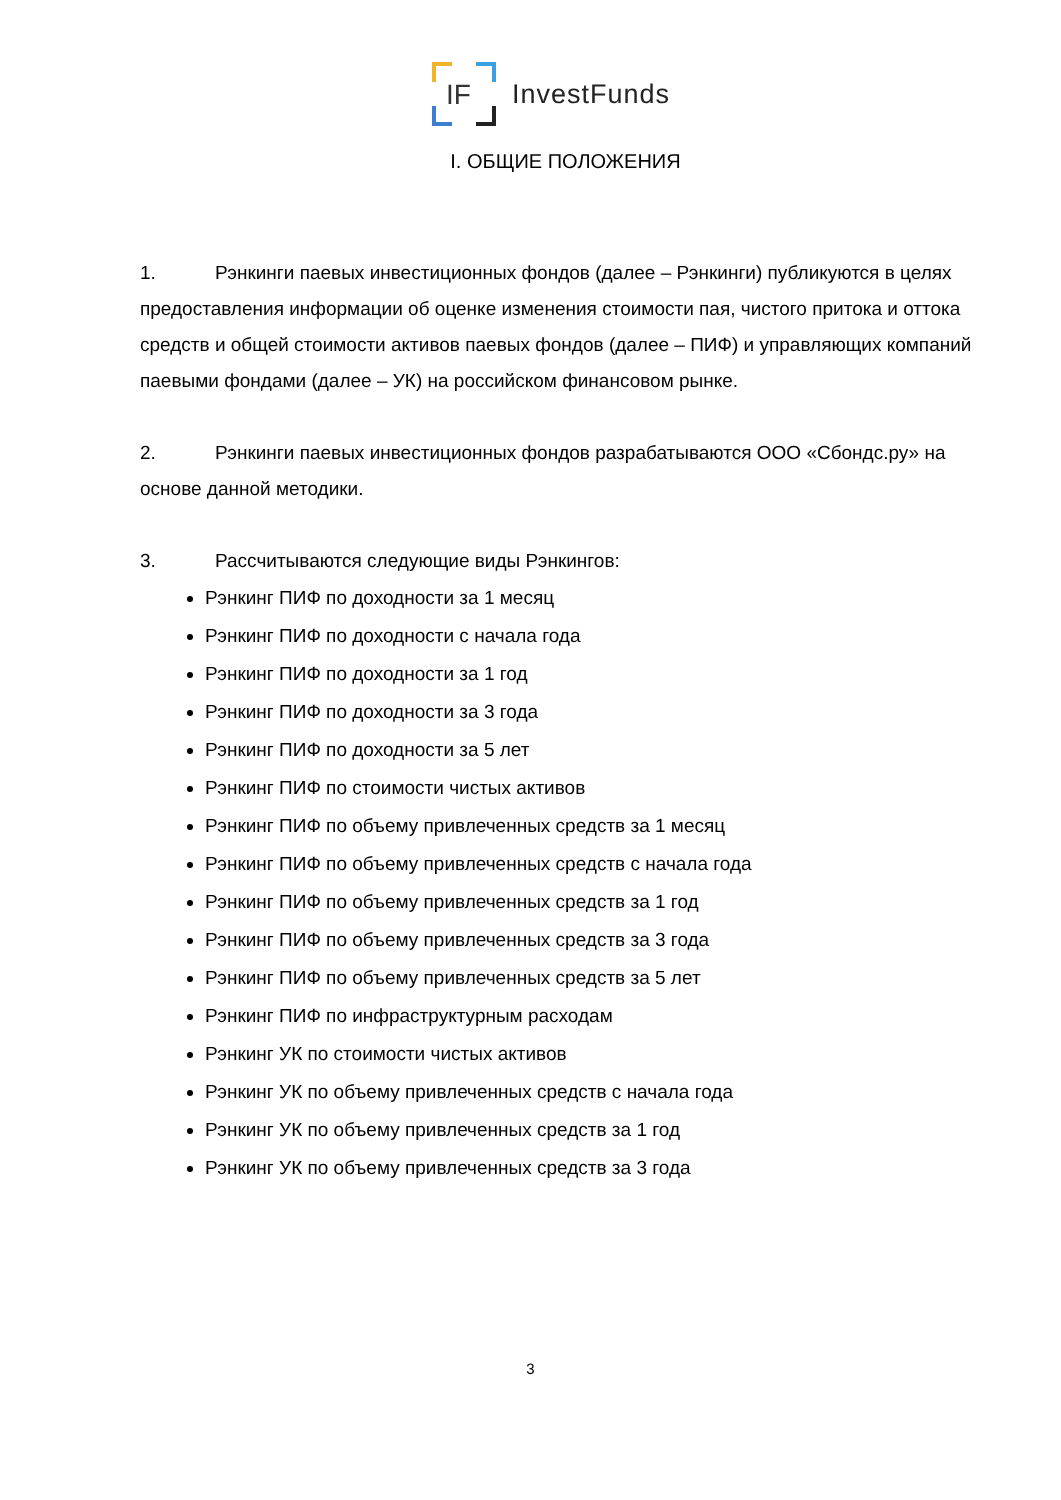IF
InvestFunds
I. ОБЩИЕ ПОЛОЖЕНИЯ
1. Рэнкинги паевых инвестиционных фондов (далее – Рэнкинги) публикуются в целях предоставления информации об оценке изменения стоимости пая, чистого притока и оттока средств и общей стоимости активов паевых фондов (далее – ПИФ) и управляющих компаний паевыми фондами (далее – УК) на российском финансовом рынке.
2. Рэнкинги паевых инвестиционных фондов разрабатываются ООО «Сбондс.ру» на основе данной методики.
3. Рассчитываются следующие виды Рэнкингов:
Рэнкинг ПИФ по доходности за 1 месяц
Рэнкинг ПИФ по доходности с начала года
Рэнкинг ПИФ по доходности за 1 год
Рэнкинг ПИФ по доходности за 3 года
Рэнкинг ПИФ по доходности за 5 лет
Рэнкинг ПИФ по стоимости чистых активов
Рэнкинг ПИФ по объему привлеченных средств за 1 месяц
Рэнкинг ПИФ по объему привлеченных средств с начала года
Рэнкинг ПИФ по объему привлеченных средств за 1 год
Рэнкинг ПИФ по объему привлеченных средств за 3 года
Рэнкинг ПИФ по объему привлеченных средств за 5 лет
Рэнкинг ПИФ по инфраструктурным расходам
Рэнкинг УК по стоимости чистых активов
Рэнкинг УК по объему привлеченных средств с начала года
Рэнкинг УК по объему привлеченных средств за 1 год
Рэнкинг УК по объему привлеченных средств за 3 года
3